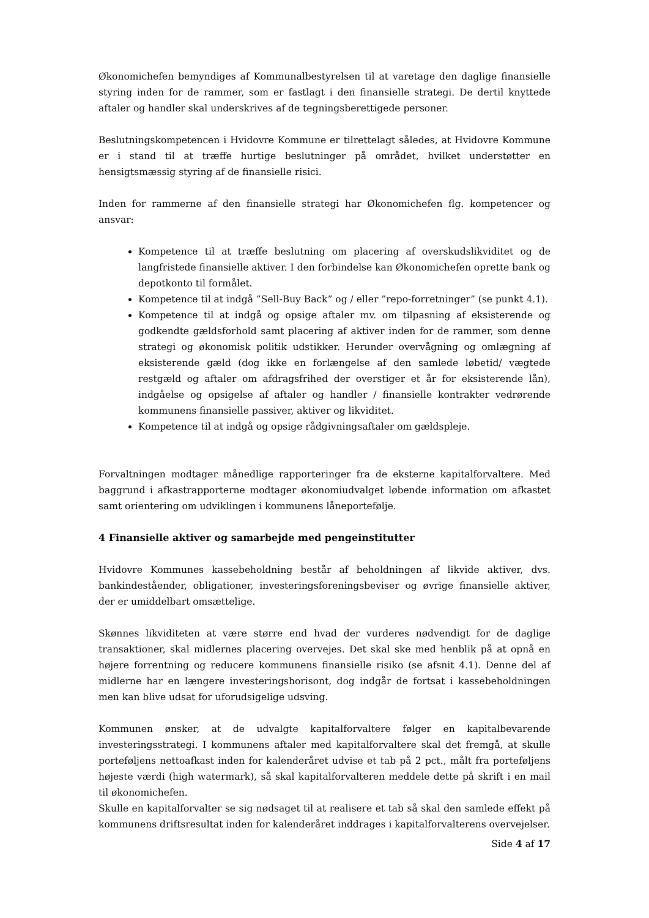Økonomichefen bemyndiges af Kommunalbestyrelsen til at varetage den daglige finansielle styring inden for de rammer, som er fastlagt i den finansielle strategi. De dertil knyttede aftaler og handler skal underskrives af de tegningsberettigede personer.
Beslutningskompetencen i Hvidovre Kommune er tilrettelagt således, at Hvidovre Kommune er i stand til at træffe hurtige beslutninger på området, hvilket understøtter en hensigtsmæssig styring af de finansielle risici.
Inden for rammerne af den finansielle strategi har Økonomichefen flg. kompetencer og ansvar:
Kompetence til at træffe beslutning om placering af overskudslikviditet og de langfristede finansielle aktiver. I den forbindelse kan Økonomichefen oprette bank og depotkonto til formålet.
Kompetence til at indgå ”Sell-Buy Back” og / eller ”repo-forretninger” (se punkt 4.1).
Kompetence til at indgå og opsige aftaler mv. om tilpasning af eksisterende og godkendte gældsforhold samt placering af aktiver inden for de rammer, som denne strategi og økonomisk politik udstikker. Herunder overvågning og omlægning af eksisterende gæld (dog ikke en forlængelse af den samlede løbetid/ vægtede restgæld og aftaler om afdragsfrihed der overstiger et år for eksisterende lån), indgåelse og opsigelse af aftaler og handler / finansielle kontrakter vedrørende kommunens finansielle passiver, aktiver og likviditet.
Kompetence til at indgå og opsige rådgivningsaftaler om gældspleje.
Forvaltningen modtager månedlige rapporteringer fra de eksterne kapitalforvaltere. Med baggrund i afkastrapporterne modtager økonomiudvalget løbende information om afkastet samt orientering om udviklingen i kommunens låneportefølje.
4 Finansielle aktiver og samarbejde med pengeinstitutter
Hvidovre Kommunes kassebeholdning består af beholdningen af likvide aktiver, dvs. bankindeståender, obligationer, investeringsforeningsbeviser og øvrige finansielle aktiver, der er umiddelbart omsættelige.
Skønnes likviditeten at være større end hvad der vurderes nødvendigt for de daglige transaktioner, skal midlernes placering overvejes. Det skal ske med henblik på at opnå en højere forrentning og reducere kommunens finansielle risiko (se afsnit 4.1). Denne del af midlerne har en længere investeringshorisont, dog indgår de fortsat i kassebeholdningen men kan blive udsat for uforudsigelige udsving.
Kommunen ønsker, at de udvalgte kapitalforvaltere følger en kapitalbevarende investeringsstrategi. I kommunens aftaler med kapitalforvaltere skal det fremgå, at skulle porteføljens nettoafkast inden for kalenderåret udvise et tab på 2 pct., målt fra porteføljens højeste værdi (high watermark), så skal kapitalforvalteren meddele dette på skrift i en mail til økonomichefen.
Skulle en kapitalforvalter se sig nødsaget til at realisere et tab så skal den samlede effekt på kommunens driftsresultat inden for kalenderåret inddrages i kapitalforvalterens overvejelser.
Side 4 af 17